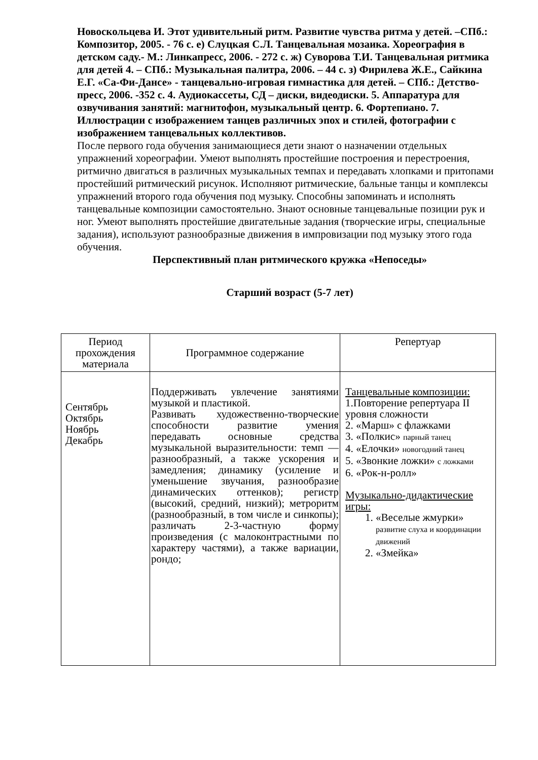Новоскольцева И. Этот удивительный ритм. Развитие чувства ритма у детей. –СПб.: Композитор, 2005. - 76 с. е) Слуцкая С.Л. Танцевальная мозаика. Хореография в детском саду.- М.: Линкапресс, 2006. - 272 с. ж) Суворова Т.И. Танцевальная ритмика для детей 4. – СПб.: Музыкальная палитра, 2006. – 44 с. з) Фирилева Ж.Е., Сайкина Е.Г. «Са-Фи-Дансе» - танцевально-игровая гимнастика для детей. – СПб.: Детство-пресс, 2006. -352 с. 4. Аудиокассеты, СД – диски, видеодиски. 5. Аппаратура для озвучивания занятий: магнитофон, музыкальный центр. 6. Фортепиано. 7. Иллюстрации с изображением танцев различных эпох и стилей, фотографии с изображением танцевальных коллективов.
После первого года обучения занимающиеся дети знают о назначении отдельных упражнений хореографии. Умеют выполнять простейшие построения и перестроения, ритмично двигаться в различных музыкальных темпах и передавать хлопками и притопами простейший ритмический рисунок. Исполняют ритмические, бальные танцы и комплексы упражнений второго года обучения под музыку. Способны запоминать и исполнять танцевальные композиции самостоятельно. Знают основные танцевальные позиции рук и ног. Умеют выполнять простейшие двигательные задания (творческие игры, специальные задания), используют разнообразные движения в импровизации под музыку этого года обучения.
Перспективный план ритмического кружка «Непоседы»
Старший возраст (5-7 лет)
| Период прохождения материала | Программное содержание | Репертуар |
| --- | --- | --- |
| Сентябрь Октябрь Ноябрь Декабрь | Поддерживать увлечение занятиями музыкой и пластикой. Развивать художественно-творческие способности развитие умения передавать основные средства музыкальной выразительности: темп — разнообразный, а также ускорения и замедления; динамику (усиление и уменьшение звучания, разнообразие динамических оттенков); регистр (высокий, средний, низкий); метроритм (разнообразный, в том числе и синкопы); различать 2-3-частную форму произведения (с малоконтрастными по характеру частями), а также вариации, рондо; | Танцевальные композиции: 1.Повторение репертуара II уровня сложности 2. «Марш» с флажками 3. «Полкис» парный танец 4. «Елочки» новогодний танец 5. «Звонкие ложки» с ложками 6. «Рок-н-ролл» Музыкально-дидактические игры: 1. «Веселые жмурки» развитие слуха и координации движений 2. «Змейка» |